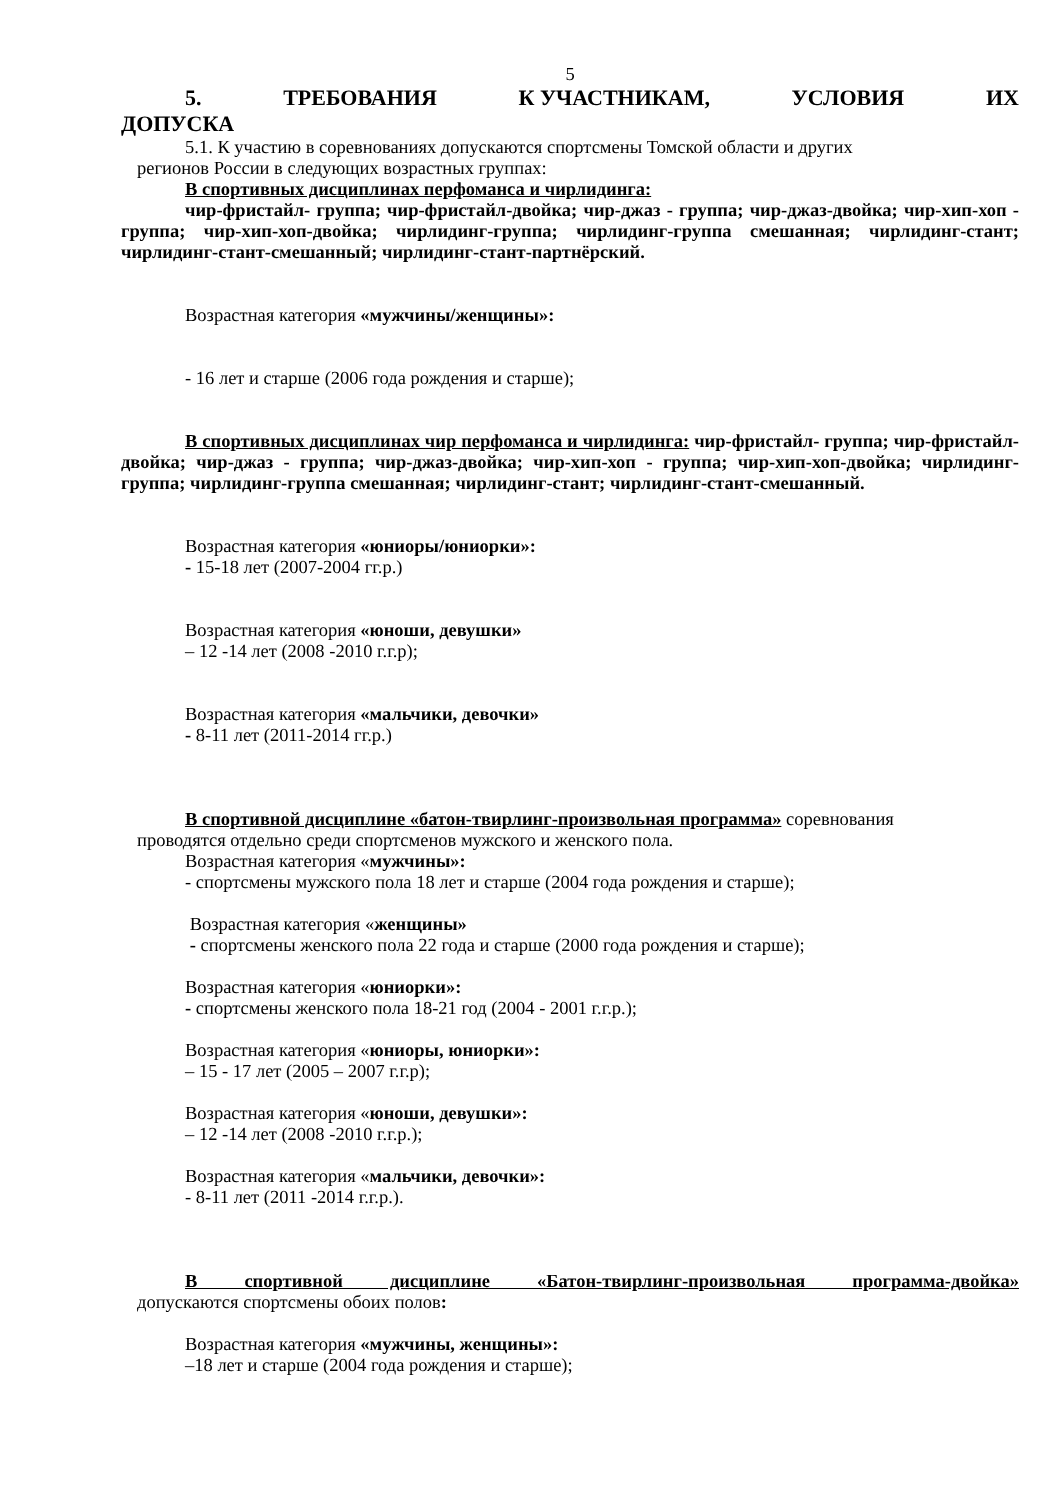5
5. ТРЕБОВАНИЯ К УЧАСТНИКАМ, УСЛОВИЯ ИХ
ДОПУСКА
5.1. К участию в соревнованиях допускаются спортсмены Томской области и других
регионов России в следующих возрастных группах:
В спортивных дисциплинах перфоманса и чирлидинга:
чир-фристайл- группа; чир-фристайл-двойка; чир-джаз - группа; чир-джаз-двойка; чир-хип-хоп - группа; чир-хип-хоп-двойка; чирлидинг-группа; чирлидинг-группа смешанная; чирлидинг-стант; чирлидинг-стант-смешанный; чирлидинг-стант-партнёрский.
Возрастная категория «мужчины/женщины»:
- 16 лет и старше (2006 года рождения и старше);
В спортивных дисциплинах чир перфоманса и чирлидинга: чир-фристайл- группа; чир-фристайл-двойка; чир-джаз - группа; чир-джаз-двойка; чир-хип-хоп - группа; чир-хип-хоп-двойка; чирлидинг-группа; чирлидинг-группа смешанная; чирлидинг-стант; чирлидинг-стант-смешанный.
Возрастная категория «юниоры/юниорки»:
- 15-18 лет (2007-2004 гг.р.)
Возрастная категория «юноши, девушки»
– 12 -14 лет (2008 -2010 г.г.р);
Возрастная категория «мальчики, девочки»
- 8-11 лет (2011-2014 гг.р.)
В спортивной дисциплине «батон-твирлинг-произвольная программа» соревнования
проводятся отдельно среди спортсменов мужского и женского пола.
Возрастная категория «мужчины»:
- спортсмены мужского пола 18 лет и старше (2004 года рождения и старше);
Возрастная категория «женщины»
- спортсмены женского пола 22 года и старше (2000 года рождения и старше);
Возрастная категория «юниорки»:
- спортсмены женского пола 18-21 год (2004 - 2001 г.г.р.);
Возрастная категория «юниоры, юниорки»:
– 15 - 17 лет (2005 – 2007 г.г.р);
Возрастная категория «юноши, девушки»:
– 12 -14 лет (2008 -2010 г.г.р.);
Возрастная категория «мальчики, девочки»:
- 8-11 лет (2011 -2014 г.г.р.).
В спортивной дисциплине «Батон-твирлинг-произвольная программа-двойка»
допускаются спортсмены обоих полов:
Возрастная категория «мужчины, женщины»:
–18 лет и старше (2004 года рождения и старше);